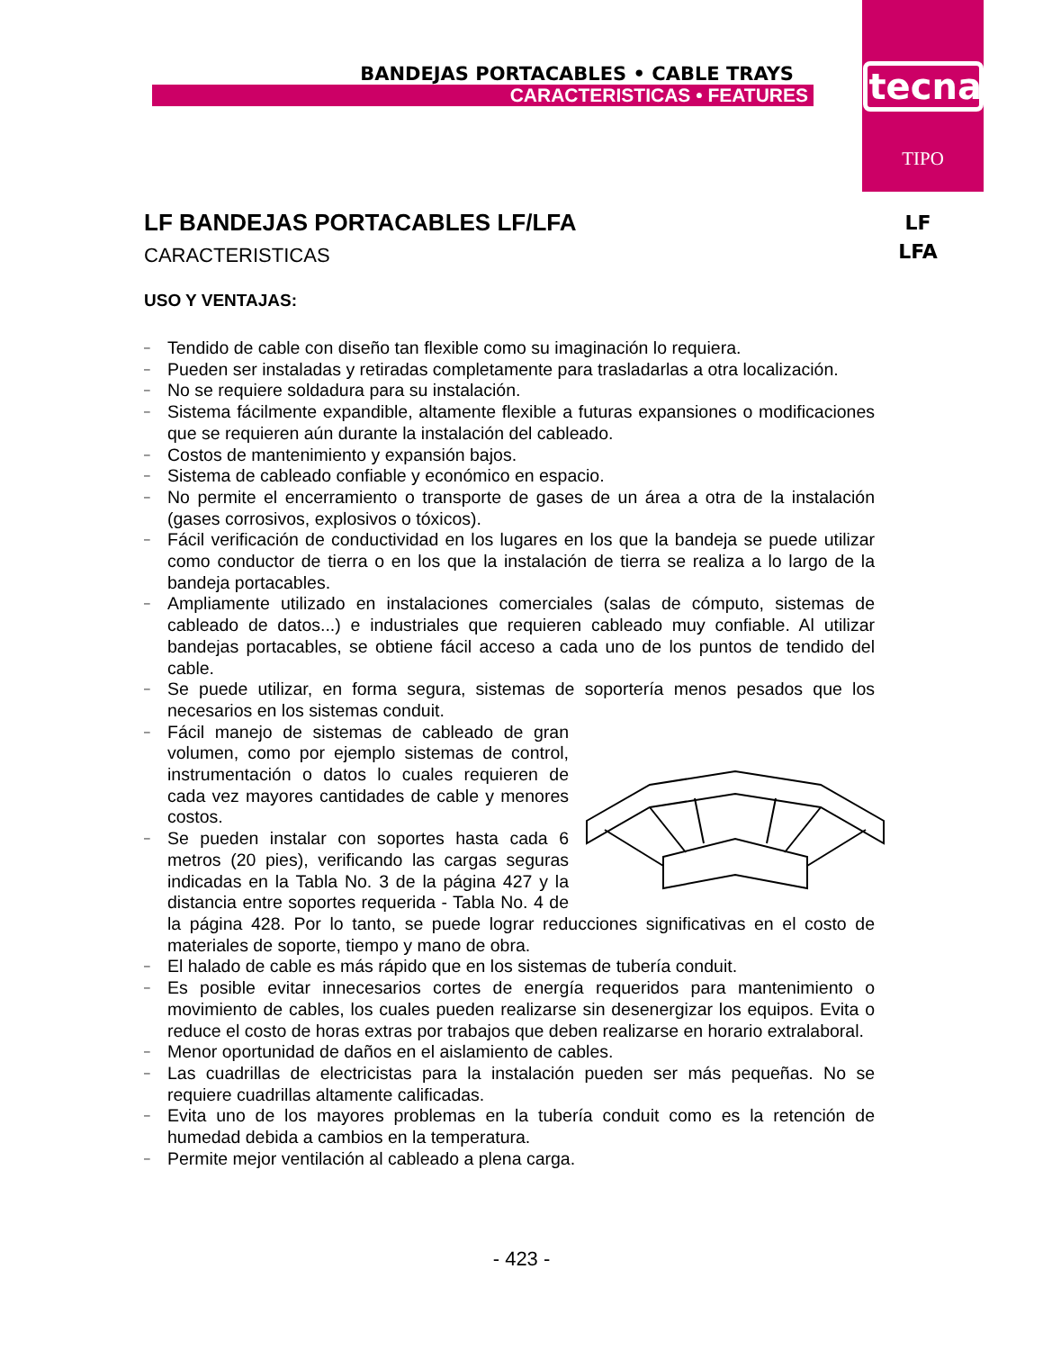tecna
TIPO
BANDEJAS PORTACABLES • CABLE TRAYS
CARACTERISTICAS • FEATURES
LF
LFA
LF BANDEJAS PORTACABLES LF/LFA
CARACTERISTICAS
USO Y VENTAJAS:
– Tendido de cable con diseño tan flexible como su imaginación lo requiera.
– Pueden ser instaladas y retiradas completamente para trasladarlas a otra localización.
– No se requiere soldadura para su instalación.
– Sistema fácilmente expandible, altamente flexible a futuras expansiones o modificaciones que se requieren aún durante la instalación del cableado.
– Costos de mantenimiento y expansión bajos.
– Sistema de cableado confiable y económico en espacio.
– No permite el encerramiento o transporte de gases de un área a otra de la instalación (gases corrosivos, explosivos o tóxicos).
– Fácil verificación de conductividad en los lugares en los que la bandeja se puede utilizar como conductor de tierra o en los que la instalación de tierra se realiza a lo largo de la bandeja portacables.
– Ampliamente utilizado en instalaciones comerciales (salas de cómputo, sistemas de cableado de datos...) e industriales que requieren cableado muy confiable. Al utilizar bandejas portacables, se obtiene fácil acceso a cada uno de los puntos de tendido del cable.
– Se puede utilizar, en forma segura, sistemas de soportería menos pesados que los necesarios en los sistemas conduit.
– Fácil manejo de sistemas de cableado de gran volumen, como por ejemplo sistemas de control, instrumentación o datos lo cuales requieren de cada vez mayores cantidades de cable y menores costos.
– Se pueden instalar con soportes hasta cada 6 metros (20 pies), verificando las cargas seguras indicadas en la Tabla No. 3 de la página 427 y la distancia entre soportes requerida - Tabla No. 4 de la página 428. Por lo tanto, se puede lograr reducciones significativas en el costo de materiales de soporte, tiempo y mano de obra.
– El halado de cable es más rápido que en los sistemas de tubería conduit.
– Es posible evitar innecesarios cortes de energía requeridos para mantenimiento o movimiento de cables, los cuales pueden realizarse sin desenergizar los equipos. Evita o reduce el costo de horas extras por trabajos que deben realizarse en horario extralaboral.
– Menor oportunidad de daños en el aislamiento de cables.
– Las cuadrillas de electricistas para la instalación pueden ser más pequeñas. No se requiere cuadrillas altamente calificadas.
– Evita uno de los mayores problemas en la tubería conduit como es la retención de humedad debida a cambios en la temperatura.
– Permite mejor ventilación al cableado a plena carga.
- 423 -